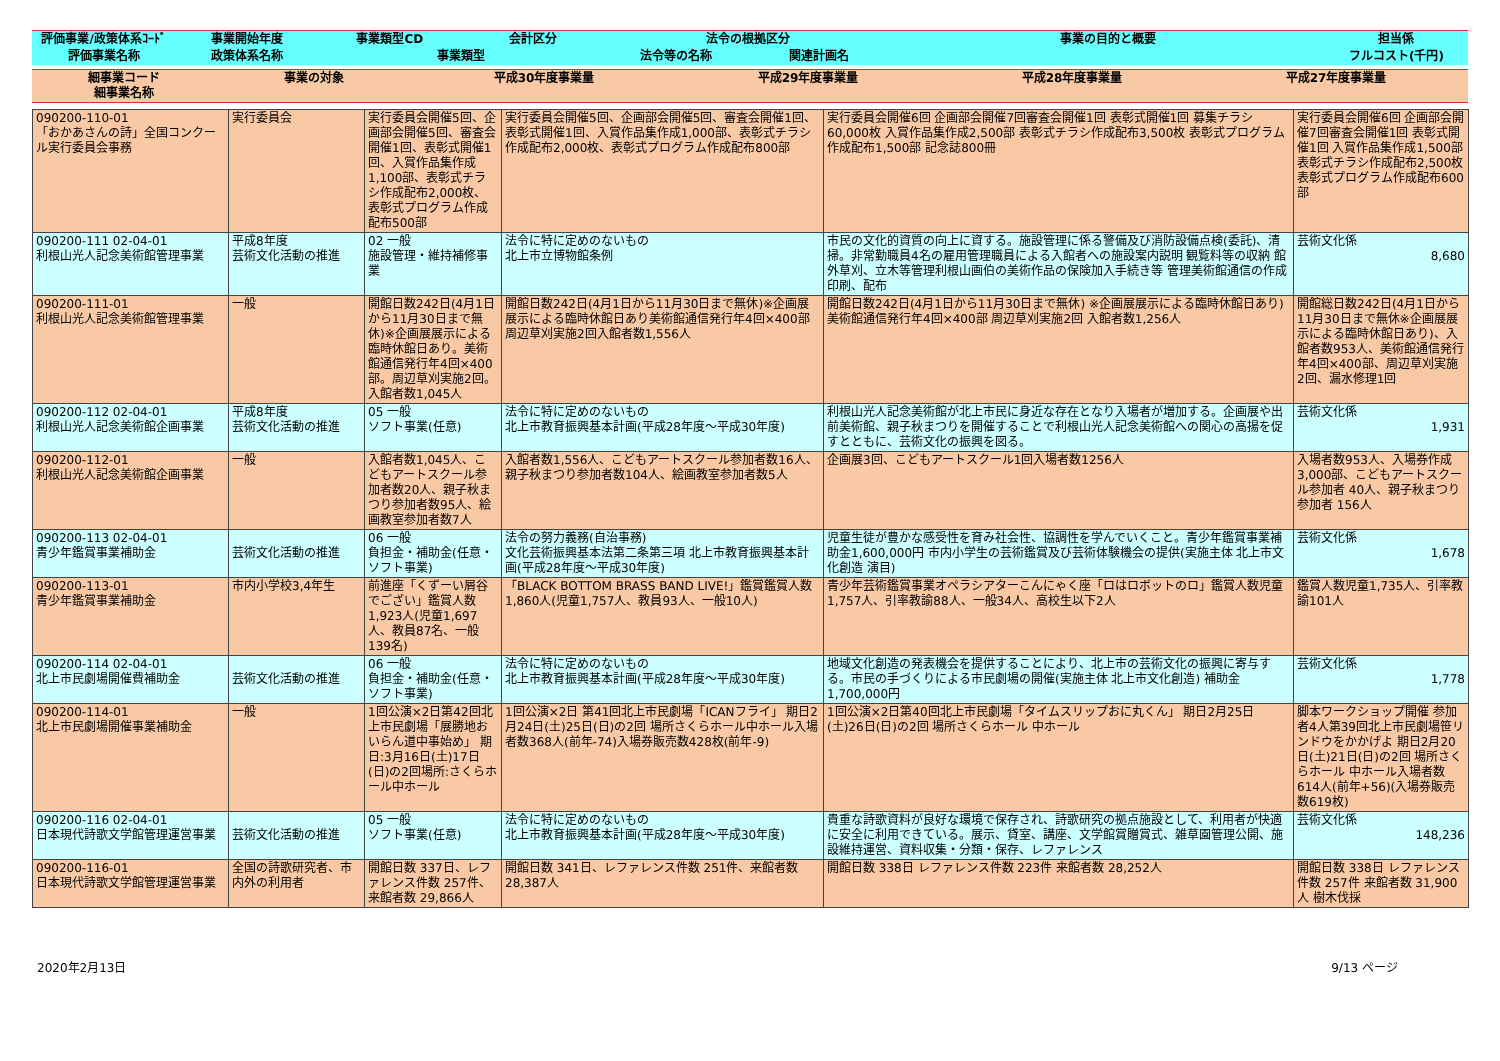| 評価事業/政策体系ｺｰﾄﾞ | 事業開始年度 | 事業類型CD | 会計区分 | 法令の根拠区分 | | 事業の目的と概要 | 担当係 |
| --- | --- | --- | --- | --- | --- | --- | --- |
| 評価事業名称 | 政策体系名称 | 事業類型 | | 法令等の名称 | 関連計画名 | | フルコスト(千円) |
| 細事業コード 細事業名称 | 事業の対象 | 平成30年度事業量 | 平成29年度事業量 | 平成28年度事業量 | 平成27年度事業量 |
| --- | --- | --- | --- | --- | --- |
| 090200-110-01 「おかあさんの詩」全国コンクール実行委員会事務 | 実行委員会 | 実行委員会開催5回、企画部会開催5回、審査会開催1回、表彰式開催1回、入賞作品集作成1,100部、表彰式チラシ作成配布2,000枚、表彰式プログラム作成配布500部 | 実行委員会開催5回、企画部会開催5回、審査会開催1回、表彰式開催1回、入賞作品集作成1,000部、表彰式チラシ作成配布2,000枚、表彰式プログラム作成配布800部 | 実行委員会開催6回 企画部会開催7回審査会開催1回 表彰式開催1回 募集チラシ60,000枚 入賞作品集作成2,500部 表彰式チラシ作成配布3,500枚 表彰式プログラム作成配布1,500部 記念誌800冊 | 実行委員会開催6回 企画部会開催7回審査会開催1回 表彰式開催1回 入賞作品集作成1,500部 表彰式チラシ作成配布2,500枚 表彰式プログラム作成配布600部 |
| 090200-111 02-04-01 利根山光人記念美術館管理事業 | 平成8年度 芸術文化活動の推進 | 02 一般 施設管理・維持補修事業 | 法令に特に定めのないもの 北上市立博物館条例 | 市民の文化的資質の向上に資する。施設管理に係る警備及び消防設備点検(委託)、清掃。非常勤職員4名の雇用管理職員による入館者への施設案内説明 観覧料等の収納 館外草刈、立木等管理利根山画伯の美術作品の保険加入手続き等 管理美術館通信の作成印刷、配布 | 芸術文化係 8,680 |
| 090200-111-01 利根山光人記念美術館管理事業 | 一般 | 開館日数242日(4月1日から11月30日まで無休)※企画展展示による臨時休館日あり。美術館通信発行年4回×400部。周辺草刈実施2回。入館者数1,045人 | 開館日数242日(4月1日から11月30日まで無休)※企画展展示による臨時休館日あり美術館通信発行年4回×400部周辺草刈実施2回入館者数1,556人 | 開館日数242日(4月1日から11月30日まで無休) ※企画展展示による臨時休館日あり) 美術館通信発行年4回×400部 周辺草刈実施2回 入館者数1,256人 | 開館総日数242日(4月1日から11月30日まで無休※企画展展示による臨時休館日あり)、入館者数953人、美術館通信発行年4回×400部、周辺草刈実施2回、漏水修理1回 |
| 090200-112 02-04-01 利根山光人記念美術館企画事業 | 平成8年度 芸術文化活動の推進 | 05 一般 ソフト事業(任意) | 法令に特に定めのないもの 北上市教育振興基本計画(平成28年度～平成30年度) | 利根山光人記念美術館が北上市民に身近な存在となり入場者が増加する。企画展や出前美術館、親子秋まつりを開催することで利根山光人記念美術館への関心の高揚を促すとともに、芸術文化の振興を図る。 | 芸術文化係 1,931 |
| 090200-112-01 利根山光人記念美術館企画事業 | 一般 | 入館者数1,045人、こどもアートスクール参加者数20人、親子秋まつり参加者数95人、絵画教室参加者数7人 | 入館者数1,556人、こどもアートスクール参加者数16人、親子秋まつり参加者数104人、絵画教室参加者数5人 | 企画展3回、こどもアートスクール1回入場者数1256人 | 入場者数953人、入場券作成 3,000部、こどもアートスクール参加者 40人、親子秋まつり参加者 156人 |
| 090200-113 02-04-01 青少年鑑賞事業補助金 | 芸術文化活動の推進 | 06 一般 負担金・補助金(任意・ソフト事業) | 法令の努力義務(自治事務) 文化芸術振興基本法第二条第三項 北上市教育振興基本計画(平成28年度～平成30年度) | 児童生徒が豊かな感受性を育み社会性、協調性を学んでいくこと。青少年鑑賞事業補助金1,600,000円 市内小学生の芸術鑑賞及び芸術体験機会の提供(実施主体 北上市文化創造 演目) | 芸術文化係 1,678 |
| 090200-113-01 青少年鑑賞事業補助金 | 市内小学校3,4年生 | 前進座「くずーい屑谷でござい」鑑賞人数1,923人(児童1,697人、教員87名、一般139名) | 「BLACK BOTTOM BRASS BAND LIVE!」鑑賞鑑賞人数1,860人(児童1,757人、教員93人、一般10人) | 青少年芸術鑑賞事業オペラシアターこんにゃく座「ロはロボットのロ」鑑賞人数児童1,757人、引率教諭88人、一般34人、高校生以下2人 | 鑑賞人数児童1,735人、引率教諭101人 |
| 090200-114 02-04-01 北上市民劇場開催費補助金 | 芸術文化活動の推進 | 06 一般 負担金・補助金(任意・ソフト事業) | 法令に特に定めのないもの 北上市教育振興基本計画(平成28年度～平成30年度) | 地域文化創造の発表機会を提供することにより、北上市の芸術文化の振興に寄与する。市民の手づくりによる市民劇場の開催(実施主体 北上市文化創造) 補助金1,700,000円 | 芸術文化係 1,778 |
| 090200-114-01 北上市民劇場開催事業補助金 | 一般 | 1回公演×2日第42回北上市民劇場「展勝地おいらん道中事始め」 期日:3月16日(土)17日(日)の2回場所:さくらホール中ホール | 1回公演×2日 第41回北上市民劇場「ICANフライ」 期日2月24日(土)25日(日)の2回 場所さくらホール中ホール入場者数368人(前年-74)入場券販売数428枚(前年-9) | 1回公演×2日第40回北上市民劇場「タイムスリップおに丸くん」 期日2月25日(土)26日(日)の2回 場所さくらホール 中ホール | 脚本ワークショップ開催 参加者4人第39回北上市民劇場笹リンドウをかかげよ 期日2月20日(土)21日(日)の2回 場所さくらホール 中ホール入場者数614人(前年+56)(入場券販売数619枚) |
| 090200-116 02-04-01 日本現代詩歌文学館管理運営事業 | 芸術文化活動の推進 | 05 一般 ソフト事業(任意) | 法令に特に定めのないもの 北上市教育振興基本計画(平成28年度～平成30年度) | 貴重な詩歌資料が良好な環境で保存され、詩歌研究の拠点施設として、利用者が快適に安全に利用できている。展示、貸室、講座、文学館賞贈賞式、雑草園管理公開、施設維持運営、資料収集・分類・保存、レファレンス | 芸術文化係 148,236 |
| 090200-116-01 日本現代詩歌文学館管理運営事業 | 全国の詩歌研究者、市内外の利用者 | 開館日数 337日、レファレンス件数 257件、来館者数 29,866人 | 開館日数 341日、レファレンス件数 251件、来館者数 28,387人 | 開館日数 338日 レファレンス件数 223件 来館者数 28,252人 | 開館日数 338日 レファレンス件数 257件 来館者数 31,900人 樹木伐採 |
2020年2月13日 9/13 ページ